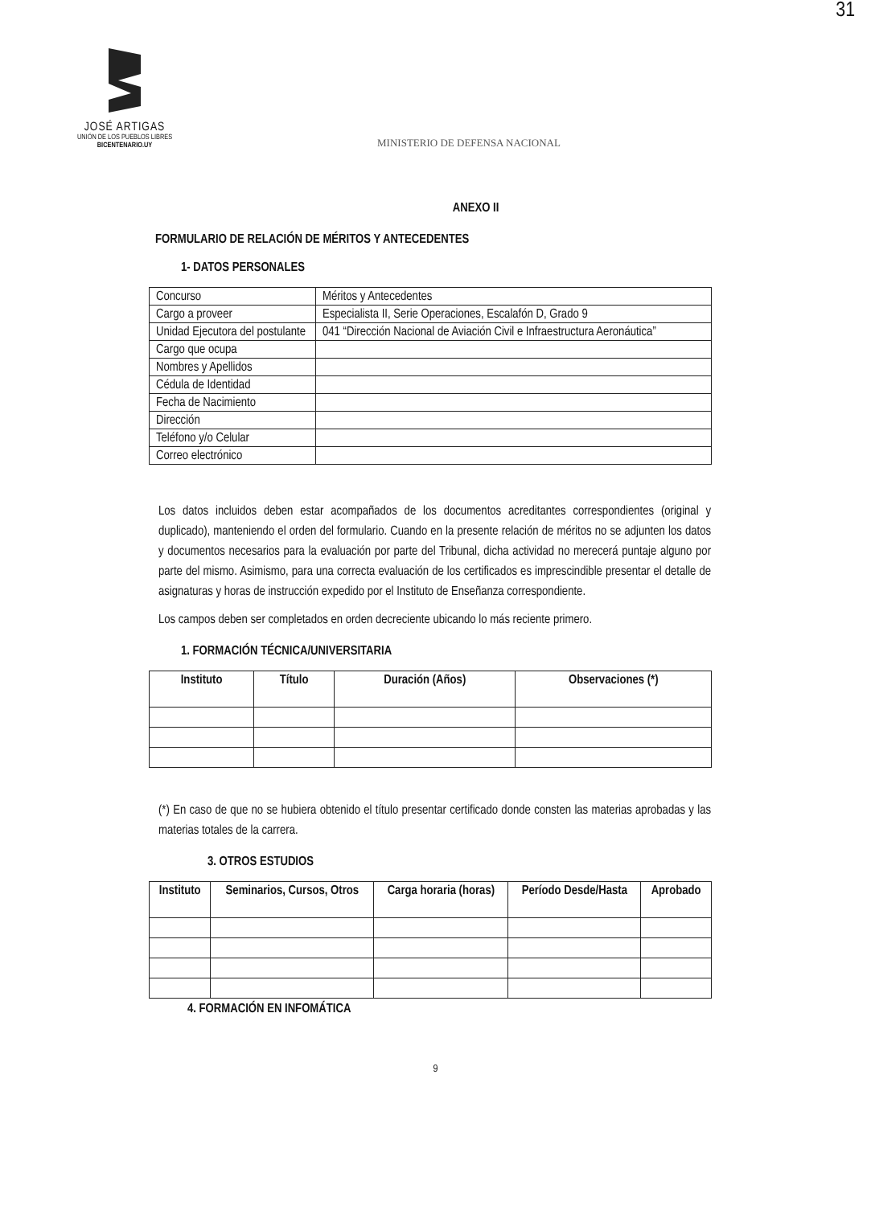31
JOSÉ ARTIGAS
UNIÓN DE LOS PUEBLOS LIBRES
BICENTENARIO.UY
MINISTERIO DE DEFENSA NACIONAL
ANEXO II
FORMULARIO DE RELACIÓN DE MÉRITOS Y ANTECEDENTES
1- DATOS PERSONALES
| Concurso | Méritos y Antecedentes |
| Cargo a proveer | Especialista II, Serie Operaciones, Escalafón D, Grado 9 |
| Unidad Ejecutora del postulante | 041 “Dirección Nacional de Aviación Civil e Infraestructura Aeronáutica” |
| Cargo que ocupa | |
| Nombres y Apellidos | |
| Cédula de Identidad | |
| Fecha de Nacimiento | |
| Dirección | |
| Teléfono y/o Celular | |
| Correo electrónico | |
Los datos incluidos deben estar acompañados de los documentos acreditantes correspondientes (original y duplicado), manteniendo el orden del formulario. Cuando en la presente relación de méritos no se adjunten los datos y documentos necesarios para la evaluación por parte del Tribunal, dicha actividad no merecerá puntaje alguno por parte del mismo. Asimismo, para una correcta evaluación de los certificados es imprescindible presentar el detalle de asignaturas y horas de instrucción expedido por el Instituto de Enseñanza correspondiente.
Los campos deben ser completados en orden decreciente ubicando lo más reciente primero.
1. FORMACIÓN TÉCNICA/UNIVERSITARIA
| Instituto | Título | Duración (Años) | Observaciones (*) |
| --- | --- | --- | --- |
(*) En caso de que no se hubiera obtenido el título presentar certificado donde consten las materias aprobadas y las materias totales de la carrera.
3. OTROS ESTUDIOS
| Instituto | Seminarios, Cursos, Otros | Carga horaria (horas) | Período Desde/Hasta | Aprobado |
| --- | --- | --- | --- | --- |
4. FORMACIÓN EN INFOMÁTICA
9